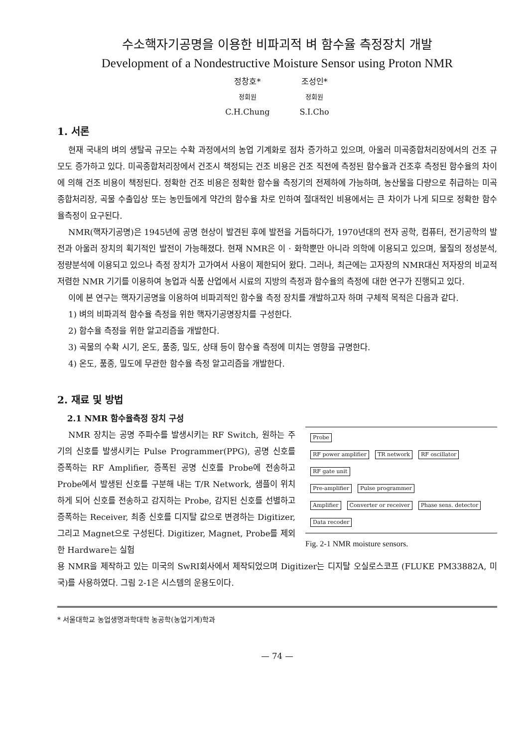수소핵자기공명을 이용한 비파괴적 벼 함수율 측정장치 개발
Development of a Nondestructive Moisture Sensor using Proton NMR
정창호*
정회원
C.H.Chung
조성인*
정회원
S.I.Cho
1. 서론
현재 국내의 벼의 생탈곡 규모는 수확 과정에서의 농업 기계화로 점차 증가하고 있으며, 아울러 미곡종합처리장에서의 건조 규모도 증가하고 있다. 미곡종합처리장에서 건조시 책정되는 건조 비용은 건조 직전에 측정된 함수율과 건조후 측정된 함수율의 차이에 의해 건조 비용이 책정된다. 정확한 건조 비용은 정확한 함수율 측정기의 전제하에 가능하며, 농산물을 다량으로 취급하는 미곡종합처리장, 곡물 수출입상 또는 농민들에게 약간의 함수율 차로 인하여 절대적인 비용에서는 큰 차이가 나게 되므로 정확한 함수율측정이 요구된다.
NMR(핵자기공명)은 1945년에 공명 현상이 발견된 후에 발전을 거듭하다가, 1970년대의 전자 공학, 컴퓨터, 전기공학의 발전과 아울러 장치의 획기적인 발전이 가능해졌다. 현재 NMR은 이 · 화학뿐만 아니라 의학에 이용되고 있으며, 물질의 정성분석, 정량분석에 이용되고 있으나 측정 장치가 고가여서 사용이 제한되어 왔다. 그러나, 최근에는 고자장의 NMR대신 저자장의 비교적 저렴한 NMR 기기를 이용하여 농업과 식품 산업에서 시료의 지방의 측정과 함수율의 측정에 대한 연구가 진행되고 있다.
이에 본 연구는 핵자기공명을 이용하여 비파괴적인 함수율 측정 장치를 개발하고자 하며 구체적 목적은 다음과 같다.
1) 벼의 비파괴적 함수율 측정을 위한 핵자기공명장치를 구성한다.
2) 함수율 측정을 위한 알고리즘을 개발한다.
3) 곡물의 수확 시기, 온도, 품종, 밀도, 상태 등이 함수율 측정에 미치는 영향을 규명한다.
4) 온도, 품종, 밀도에 무관한 함수율 측정 알고리즘을 개발한다.
2. 재료 및 방법
2.1 NMR 함수율측정 장치 구성
NMR 장치는 공명 주파수를 발생시키는 RF Switch, 원하는 주기의 신호를 발생시키는 Pulse Programmer(PPG), 공명 신호를 증폭하는 RF Amplifier, 증폭된 공명 신호를 Probe에 전송하고 Probe에서 발생된 신호를 구분해 내는 T/R Network, 샘플이 위치하게 되어 신호를 전송하고 감지하는 Probe, 감지된 신호를 선별하고 증폭하는 Receiver, 최종 신호를 디지탈 값으로 변경하는 Digitizer, 그리고 Magnet으로 구성된다. Digitizer, Magnet, Probe를 제외한 Hardware는 실험
Probe
RF power amplifier TR network RF oscillator RF gate unit
Pre-amplifier Pulse programmer
Amplifier Converter or receiver Phase sens. detector
Data recoder
Fig. 2-1 NMR moisture sensors.
용 NMR을 제작하고 있는 미국의 SwRI회사에서 제작되었으며 Digitizer는 디지탈 오실로스코프 (FLUKE PM33882A, 미국)를 사용하였다. 그림 2-1은 시스템의 운용도이다.
* 서울대학교 농업생명과학대학 농공학(농업기계)학과
— 74 —